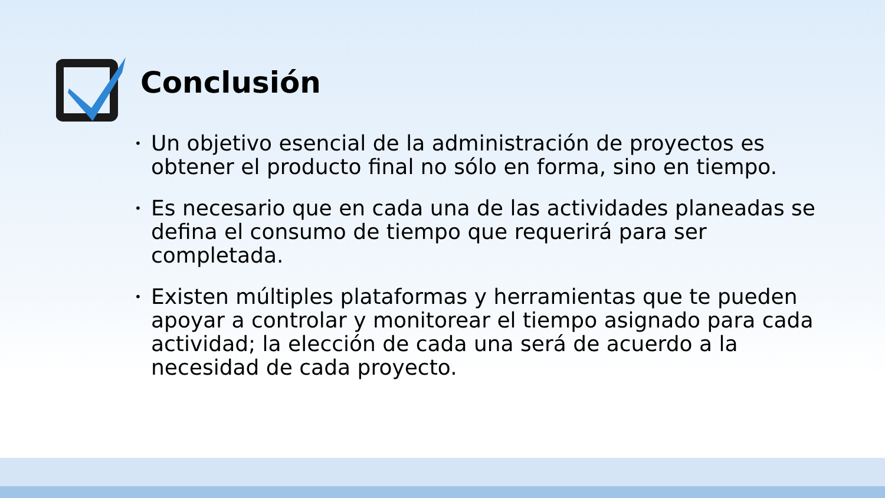Conclusión
• Un objetivo esencial de la administración de proyectos es obtener el producto final no sólo en forma, sino en tiempo.
• Es necesario que en cada una de las actividades planeadas se defina el consumo de tiempo que requerirá para ser completada.
• Existen múltiples plataformas y herramientas que te pueden apoyar a controlar y monitorear el tiempo asignado para cada actividad; la elección de cada una será de acuerdo a la necesidad de cada proyecto.